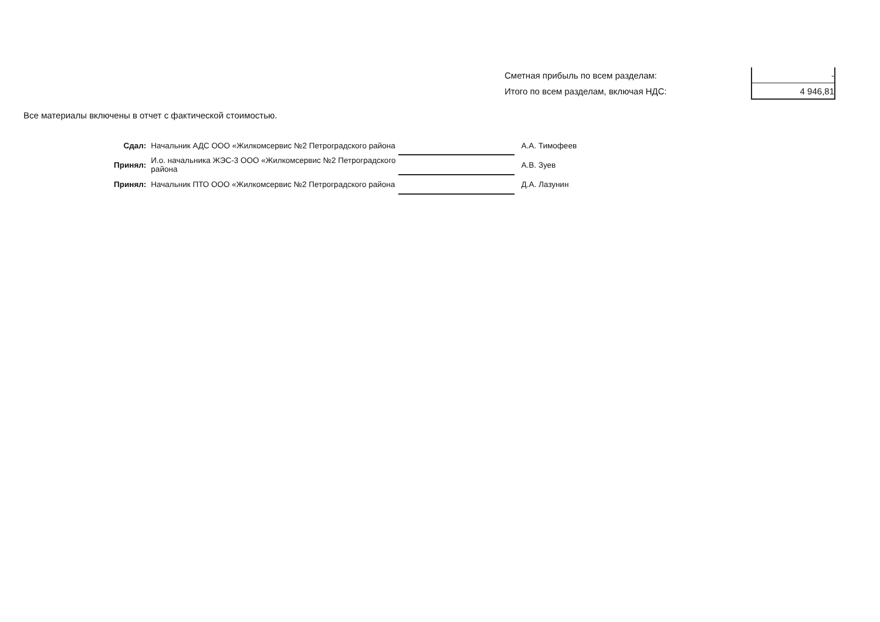| Сметная прибыль по всем разделам: | - |
| Итого по всем разделам, включая НДС: | 4 946,81 |
Все материалы включены в отчет с фактической стоимостью.
| Сдал: | Начальник АДС ООО «Жилкомсервис №2 Петроградского района | | А.А. Тимофеев |
| Принял: | И.о. начальника ЖЭС-3 ООО «Жилкомсервис №2 Петроградского района | | А.В. Зуев |
| Принял: | Начальник ПТО ООО «Жилкомсервис №2 Петроградского района | | Д.А. Лазунин |